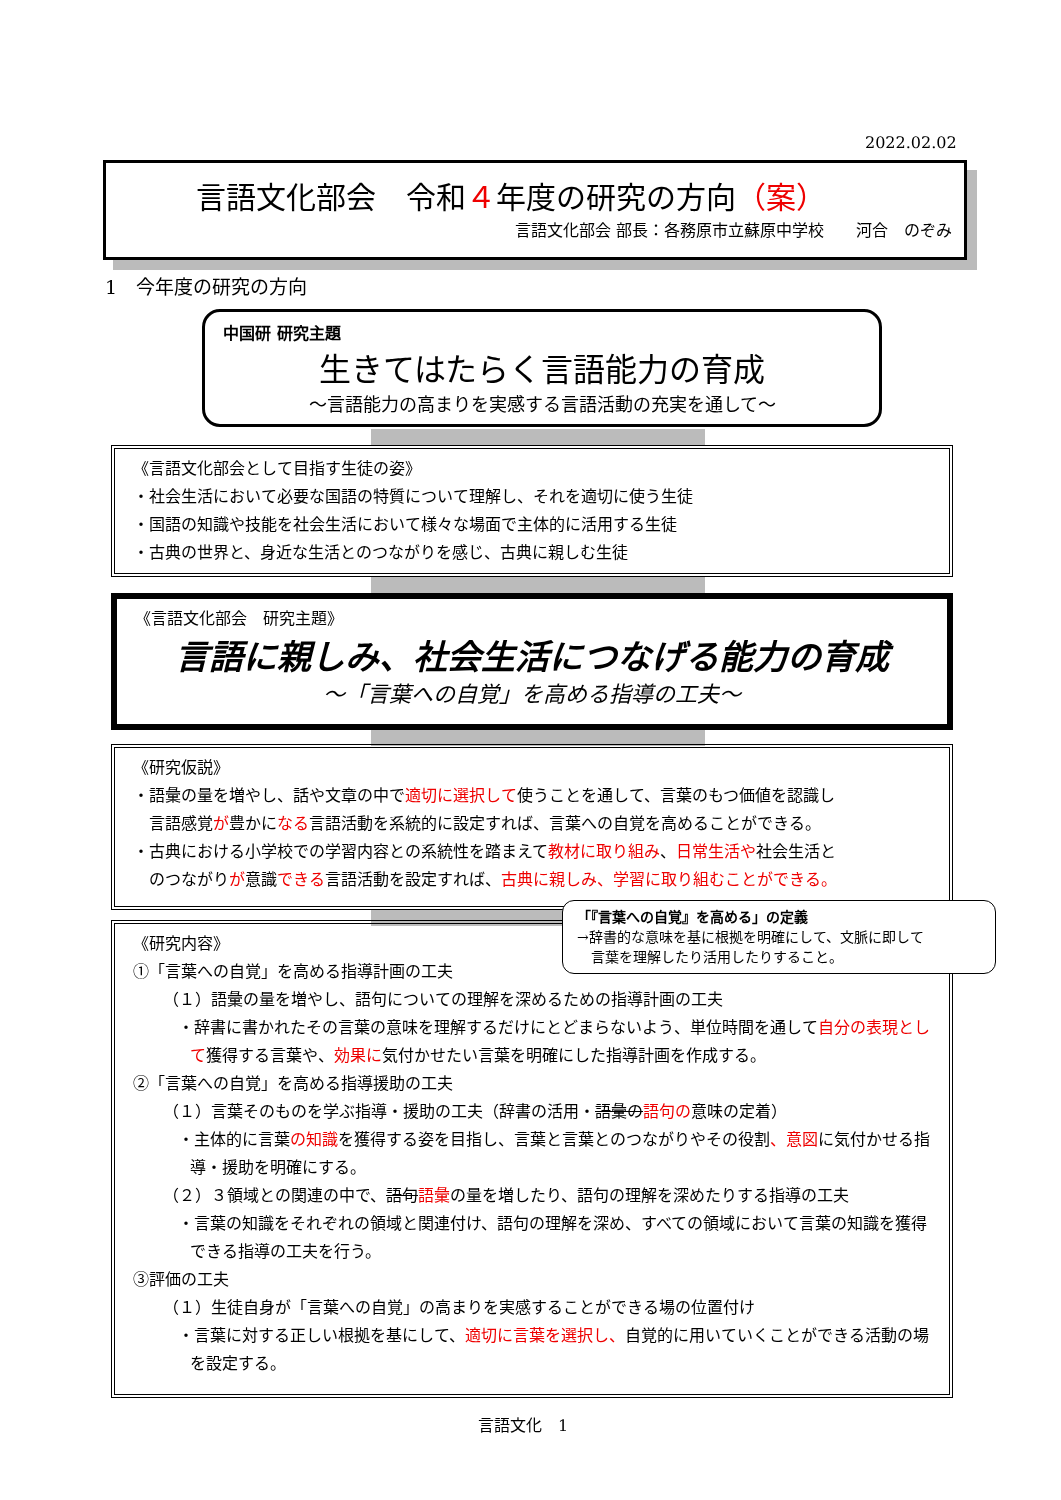2022.02.02
言語文化部会　令和４年度の研究の方向（案）
言語文化部会 部長：各務原市立蘇原中学校　　河合　のぞみ
1　今年度の研究の方向
中国研 研究主題
生きてはたらく言語能力の育成
～言語能力の高まりを実感する言語活動の充実を通して～
《言語文化部会として目指す生徒の姿》
・社会生活において必要な国語の特質について理解し、それを適切に使う生徒
・国語の知識や技能を社会生活において様々な場面で主体的に活用する生徒
・古典の世界と、身近な生活とのつながりを感じ、古典に親しむ生徒
《言語文化部会　研究主題》
言語に親しみ、社会生活につなげる能力の育成
～「言葉への自覚」を高める指導の工夫～
《研究仮説》
・語彙の量を増やし、話や文章の中で適切に選択して使うことを通して、言葉のもつ価値を認識し
　言語感覚が豊かになる言語活動を系統的に設定すれば、言葉への自覚を高めることができる。
・古典における小学校での学習内容との系統性を踏まえて教材に取り組み、日常生活や社会生活と
　のつながりが意識できる言語活動を設定すれば、古典に親しみ、学習に取り組むことができる。
《研究内容》
①「言葉への自覚」を高める指導計画の工夫
（１）語彙の量を増やし、語句についての理解を深めるための指導計画の工夫
・辞書に書かれたその言葉の意味を理解するだけにとどまらないよう、単位時間を通して自分の表現として獲得する言葉や、効果に気付かせたい言葉を明確にした指導計画を作成する。
②「言葉への自覚」を高める指導援助の工夫
（１）言葉そのものを学ぶ指導・援助の工夫（辞書の活用・語彙の語句の意味の定着）
・主体的に言葉の知識を獲得する姿を目指し、言葉と言葉とのつながりやその役割、意図に気付かせる指導・援助を明確にする。
（２）３領域との関連の中で、語句語彙の量を増したり、語句の理解を深めたりする指導の工夫
・言葉の知識をそれぞれの領域と関連付け、語句の理解を深め、すべての領域において言葉の知識を獲得できる指導の工夫を行う。
③評価の工夫
（１）生徒自身が「言葉への自覚」の高まりを実感することができる場の位置付け
・言葉に対する正しい根拠を基にして、適切に言葉を選択し、自覚的に用いていくことができる活動の場を設定する。
「『言葉への自覚』を高める」の定義
→辞書的な意味を基に根拠を明確にして、文脈に即して
　言葉を理解したり活用したりすること。
言語文化　1